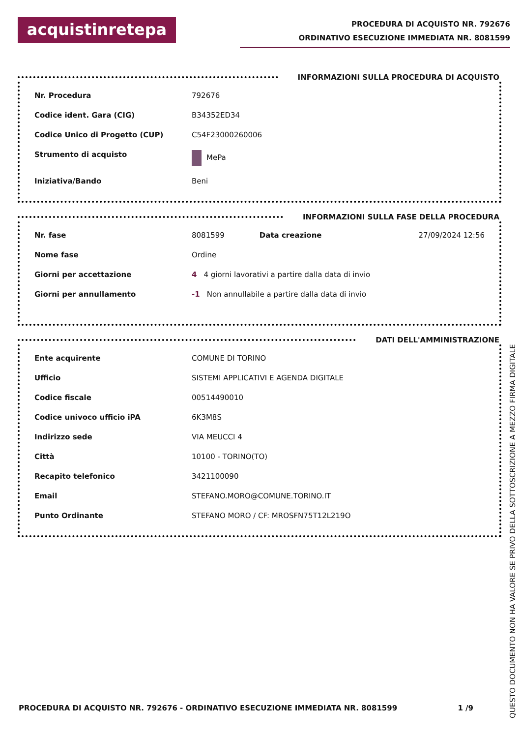acquistinretepa
PROCEDURA DI ACQUISTO NR. 792676
ORDINATIVO ESECUZIONE IMMEDIATA NR. 8081599
INFORMAZIONI SULLA PROCEDURA DI ACQUISTO
| Nr. Procedura | 792676 |
| Codice ident. Gara (CIG) | B34352ED34 |
| Codice Unico di Progetto (CUP) | C54F23000260006 |
| Strumento di acquisto | MePa |
| Iniziativa/Bando | Beni |
INFORMAZIONI SULLA FASE DELLA PROCEDURA
| Nr. fase | 8081599 | Data creazione | 27/09/2024 12:56 |
| Nome fase | Ordine | | |
| Giorni per accettazione | 4 4 giorni lavorativi a partire dalla data di invio | | |
| Giorni per annullamento | -1 Non annullabile a partire dalla data di invio | | |
DATI DELL'AMMINISTRAZIONE
| Ente acquirente | COMUNE DI TORINO |
| Ufficio | SISTEMI APPLICATIVI E AGENDA DIGITALE |
| Codice fiscale | 00514490010 |
| Codice univoco ufficio iPA | 6K3M8S |
| Indirizzo sede | VIA MEUCCI 4 |
| Città | 10100 - TORINO(TO) |
| Recapito telefonico | 3421100090 |
| Email | STEFANO.MORO@COMUNE.TORINO.IT |
| Punto Ordinante | STEFANO MORO / CF: MROSFN75T12L219O |
PROCEDURA DI ACQUISTO NR. 792676 - ORDINATIVO ESECUZIONE IMMEDIATA NR. 8081599 1 /9
QUESTO DOCUMENTO NON HA VALORE SE PRIVO DELLA SOTTOSCRIZIONE A MEZZO FIRMA DIGITALE